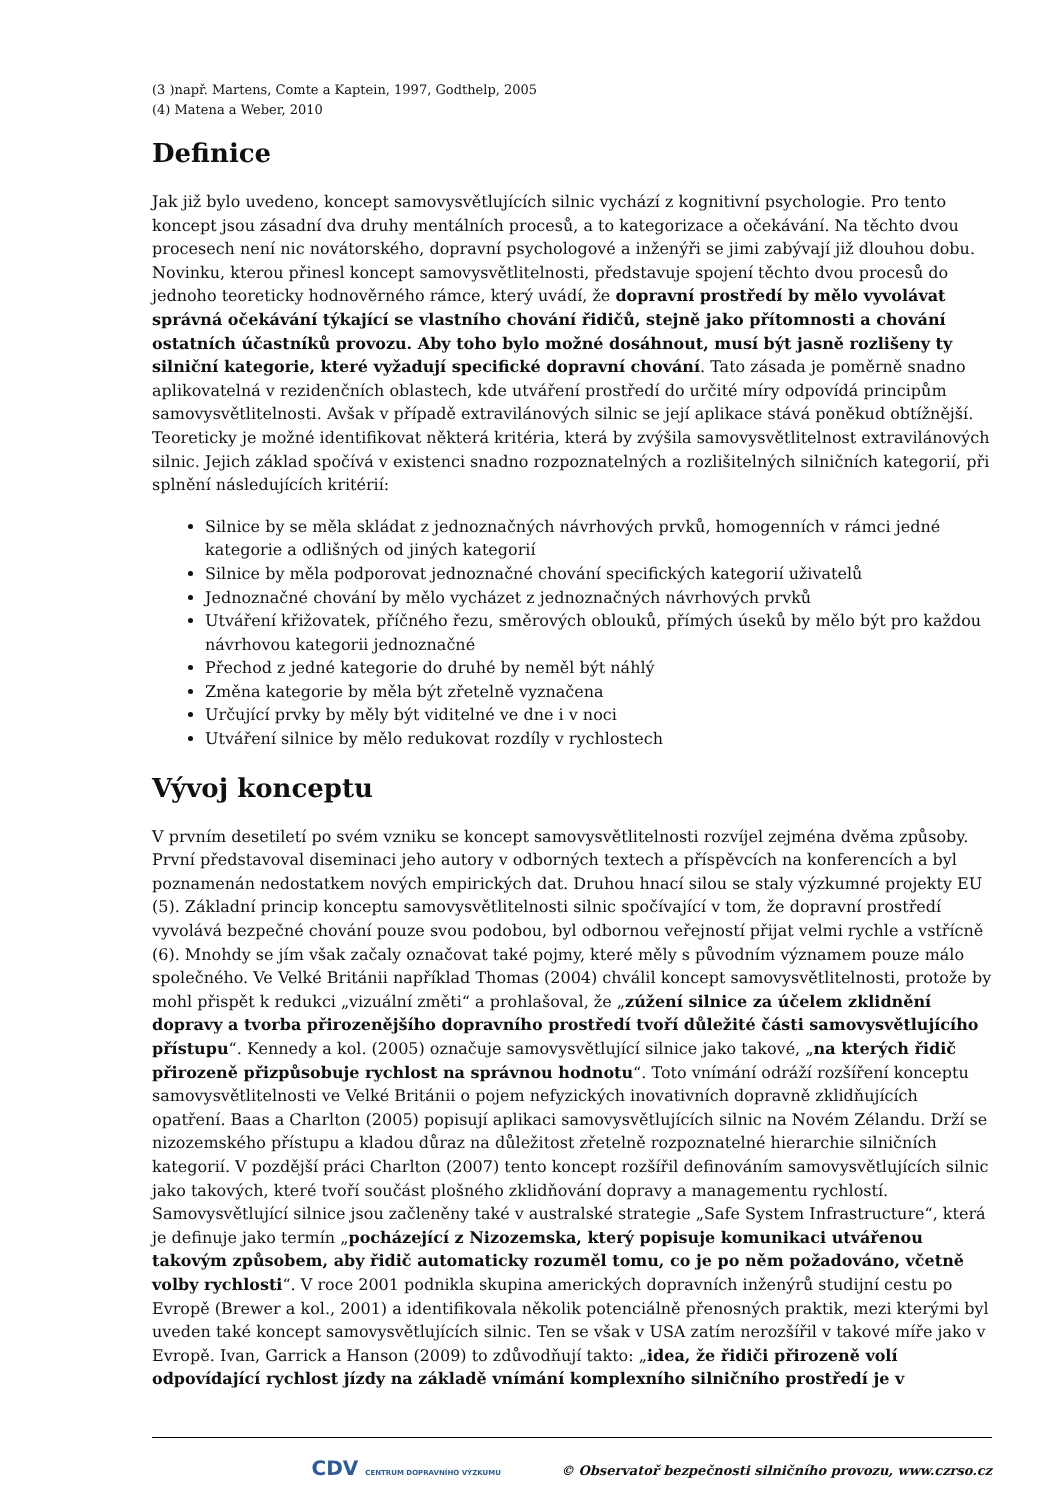(3 )např. Martens, Comte a Kaptein, 1997, Godthelp, 2005
(4) Matena a Weber, 2010
Definice
Jak již bylo uvedeno, koncept samovysvětlujících silnic vychází z kognitivní psychologie. Pro tento koncept jsou zásadní dva druhy mentálních procesů, a to kategorizace a očekávání. Na těchto dvou procesech není nic novátorského, dopravní psychologové a inženýři se jimi zabývají již dlouhou dobu. Novinku, kterou přinesl koncept samovysvětlitelnosti, představuje spojení těchto dvou procesů do jednoho teoreticky hodnověrného rámce, který uvádí, že dopravní prostředí by mělo vyvolávat správná očekávání týkající se vlastního chování řidičů, stejně jako přítomnosti a chování ostatních účastníků provozu. Aby toho bylo možné dosáhnout, musí být jasně rozlišeny ty silniční kategorie, které vyžadují specifické dopravní chování. Tato zásada je poměrně snadno aplikovatelná v rezidenčních oblastech, kde utváření prostředí do určité míry odpovídá principům samovysvětlitelnosti. Avšak v případě extravilánových silnic se její aplikace stává poněkud obtížnější. Teoreticky je možné identifikovat některá kritéria, která by zvýšila samovysvětlitelnost extravilánových silnic. Jejich základ spočívá v existenci snadno rozpoznatelných a rozlišitelných silničních kategorií, při splnění následujících kritérií:
Silnice by se měla skládat z jednoznačných návrhových prvků, homogenních v rámci jedné kategorie a odlišných od jiných kategorií
Silnice by měla podporovat jednoznačné chování specifických kategorií uživatelů
Jednoznačné chování by mělo vycházet z jednoznačných návrhových prvků
Utváření křižovatek, příčného řezu, směrových oblouků, přímých úseků by mělo být pro každou návrhovou kategorii jednoznačné
Přechod z jedné kategorie do druhé by neměl být náhlý
Změna kategorie by měla být zřetelně vyznačena
Určující prvky by měly být viditelné ve dne i v noci
Utváření silnice by mělo redukovat rozdíly v rychlostech
Vývoj konceptu
V prvním desetiletí po svém vzniku se koncept samovysvětlitelnosti rozvíjel zejména dvěma způsoby. První představoval diseminaci jeho autory v odborných textech a příspěvcích na konferencích a byl poznamenán nedostatkem nových empirických dat. Druhou hnací silou se staly výzkumné projekty EU (5). Základní princip konceptu samovysvětlitelnosti silnic spočívající v tom, že dopravní prostředí vyvolává bezpečné chování pouze svou podobou, byl odbornou veřejností přijat velmi rychle a vstřícně (6). Mnohdy se jím však začaly označovat také pojmy, které měly s původním významem pouze málo společného. Ve Velké Británii například Thomas (2004) chválil koncept samovysvětlitelnosti, protože by mohl přispět k redukci „vizuální změti“ a prohlašoval, že „zúžení silnice za účelem zklidnění dopravy a tvorba přirozenějšího dopravního prostředí tvoří důležité části samovysvětlujícího přístupu“. Kennedy a kol. (2005) označuje samovysvětlující silnice jako takové, „na kterých řidič přirozeně přizpůsobuje rychlost na správnou hodnotu“. Toto vnímání odráží rozšíření konceptu samovysvětlitelnosti ve Velké Británii o pojem nefyzických inovativních dopravně zklidňujících opatření. Baas a Charlton (2005) popisují aplikaci samovysvětlujících silnic na Novém Zélandu. Drží se nizozemského přístupu a kladou důraz na důležitost zřetelně rozpoznatelné hierarchie silničních kategorií. V pozdější práci Charlton (2007) tento koncept rozšířil definováním samovysvětlujících silnic jako takových, které tvoří součást plošného zklidňování dopravy a managementu rychlostí. Samovysvětlující silnice jsou začleněny také v australské strategie „Safe System Infrastructure“, která je definuje jako termín „pocházející z Nizozemska, který popisuje komunikaci utvářenou takovým způsobem, aby řidič automaticky rozuměl tomu, co je po něm požadováno, včetně volby rychlosti“. V roce 2001 podnikla skupina amerických dopravních inženýrů studijní cestu po Evropě (Brewer a kol., 2001) a identifikovala několik potenciálně přenosných praktik, mezi kterými byl uveden také koncept samovysvětlujících silnic. Ten se však v USA zatím nerozšířil v takové míře jako v Evropě. Ivan, Garrick a Hanson (2009) to zdůvodňují takto: „idea, že řidiči přirozeně volí odpovídající rychlost jízdy na základě vnímání komplexního silničního prostředí je v
CDV CENTRUM DOPRAVNÍHO VÝZKUMU © Observatoř bezpečnosti silničního provozu, www.czrso.cz